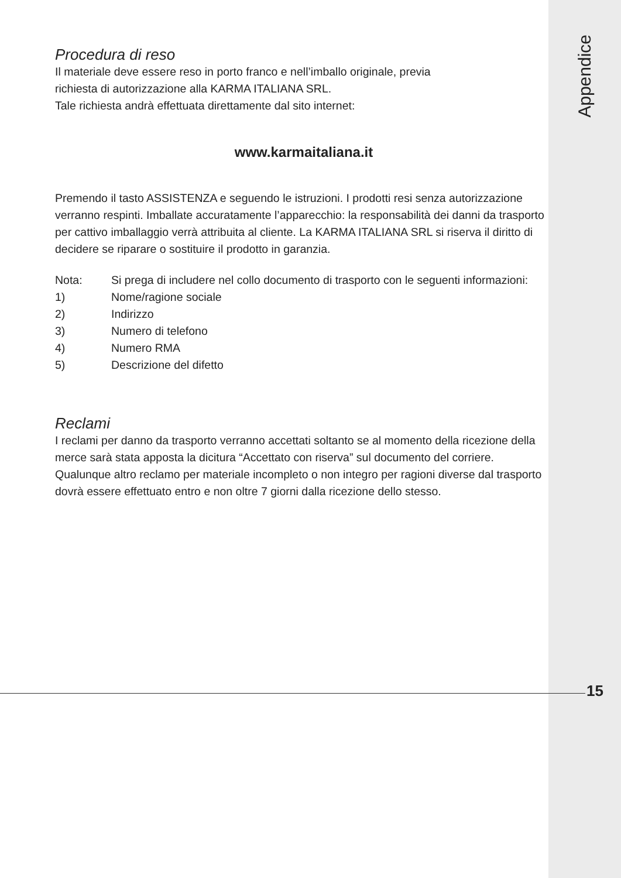Appendice
Procedura di reso
Il materiale deve essere reso in porto franco e nell’imballo originale, previa
richiesta di autorizzazione alla KARMA ITALIANA SRL.
Tale richiesta andrà effettuata direttamente dal sito internet:
www.karmaitaliana.it
Premendo il tasto ASSISTENZA e seguendo le istruzioni. I prodotti resi senza autorizzazione verranno respinti. Imballate accuratamente l’apparecchio: la responsabilità dei danni da trasporto per cattivo imballaggio verrà attribuita al cliente. La KARMA ITALIANA SRL si riserva il diritto di decidere se riparare o sostituire il prodotto in garanzia.
Nota: Si prega di includere nel collo documento di trasporto con le seguenti informazioni:
1) Nome/ragione sociale
2) Indirizzo
3) Numero di telefono
4) Numero RMA
5) Descrizione del difetto
Reclami
I reclami per danno da trasporto verranno accettati soltanto se al momento della ricezione della merce sarà stata apposta la dicitura “Accettato con riserva” sul documento del corriere. Qualunque altro reclamo per materiale incompleto o non integro per ragioni diverse dal trasporto dovrà essere effettuato entro e non oltre 7 giorni dalla ricezione dello stesso.
15